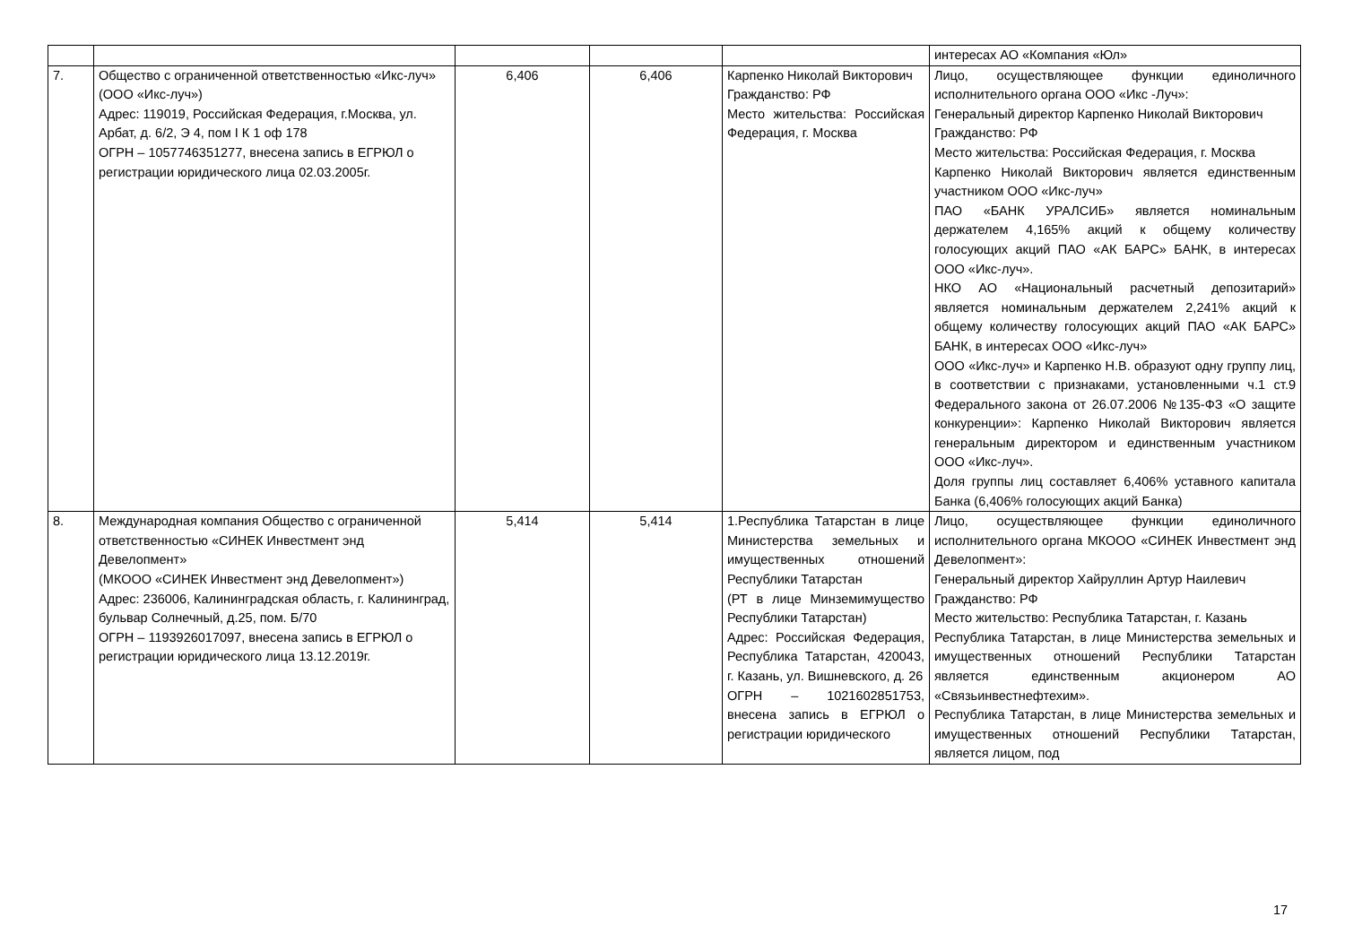| | | | | | интересах АО «Компания «Юл» |
| 7. | Общество с ограниченной ответственностью «Икс-луч» (ООО «Икс-луч») Адрес: 119019, Российская Федерация, г.Москва, ул. Арбат, д. 6/2, Э 4, пом I К 1 оф 178 ОГРН – 1057746351277, внесена запись в ЕГРЮЛ о регистрации юридического лица 02.03.2005г. | 6,406 | 6,406 | Карпенко Николай Викторович Гражданство: РФ Место жительства: Российская Федерация, г. Москва | Лицо, осуществляющее функции единоличного исполнительного органа ООО «Икс -Луч»: Генеральный директор Карпенко Николай Викторович Гражданство: РФ Место жительства: Российская Федерация, г. Москва Карпенко Николай Викторович является единственным участником ООО «Икс-луч» ПАО «БАНК УРАЛСИБ» является номинальным держателем 4,165% акций к общему количеству голосующих акций ПАО «АК БАРС» БАНК, в интересах ООО «Икс-луч». НКО АО «Национальный расчетный депозитарий» является номинальным держателем 2,241% акций к общему количеству голосующих акций ПАО «АК БАРС» БАНК, в интересах ООО «Икс-луч» ООО «Икс-луч» и Карпенко Н.В. образуют одну группу лиц, в соответствии с признаками, установленными ч.1 ст.9 Федерального закона от 26.07.2006 №135-ФЗ «О защите конкуренции»: Карпенко Николай Викторович является генеральным директором и единственным участником ООО «Икс-луч». Доля группы лиц составляет 6,406% уставного капитала Банка (6,406% голосующих акций Банка) |
| 8. | Международная компания Общество с ограниченной ответственностью «СИНЕК Инвестмент энд Девелопмент» (МКООО «СИНЕК Инвестмент энд Девелопмент») Адрес: 236006, Калининградская область, г. Калининград, бульвар Солнечный, д.25, пом. Б/70 ОГРН – 1193926017097, внесена запись в ЕГРЮЛ о регистрации юридического лица 13.12.2019г. | 5,414 | 5,414 | 1.Республика Татарстан в лице Министерства земельных и имущественных отношений Республики Татарстан (РТ в лице Минземимущество Республики Татарстан) Адрес: Российская Федерация, Республика Татарстан, 420043, г. Казань, ул. Вишневского, д. 26 ОГРН – 1021602851753, внесена запись в ЕГРЮЛ о регистрации юридического | Лицо, осуществляющее функции единоличного исполнительного органа МКООО «СИНЕК Инвестмент энд Девелопмент»: Генеральный директор Хайруллин Артур Наилевич Гражданство: РФ Место жительство: Республика Татарстан, г. Казань Республика Татарстан, в лице Министерства земельных и имущественных отношений Республики Татарстан является единственным акционером АО «Связьинвестнефтехим». Республика Татарстан, в лице Министерства земельных и имущественных отношений Республики Татарстан, является лицом, под |
17